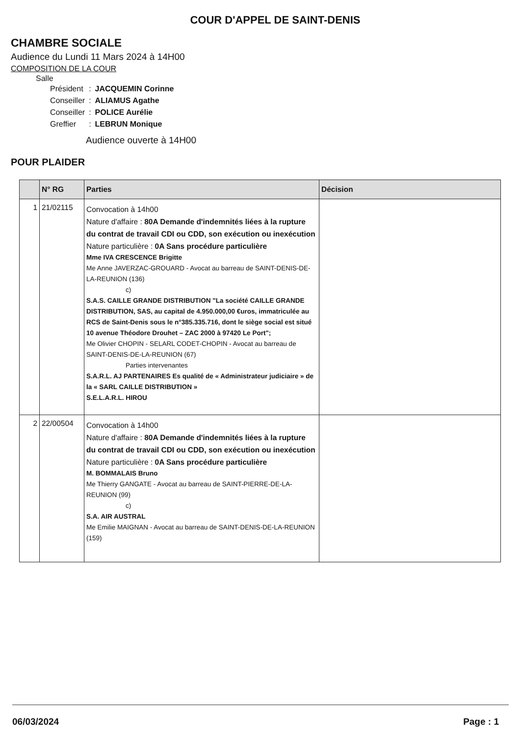COUR D'APPEL DE SAINT-DENIS
CHAMBRE SOCIALE
Audience du Lundi 11 Mars 2024 à 14H00
COMPOSITION DE LA COUR
Salle
| Président | : | JACQUEMIN Corinne |
| Conseiller | : | ALIAMUS Agathe |
| Conseiller | : | POLICE Aurélie |
| Greffier | : | LEBRUN Monique |
Audience ouverte à 14H00
POUR PLAIDER
| | N° RG | Parties | Décision |
| --- | --- | --- | --- |
| 1 | 21/02115 | Convocation à 14h00 Nature d'affaire : 80A Demande d'indemnités liées à la rupture du contrat de travail CDI ou CDD, son exécution ou inexécution Nature particulière : 0A Sans procédure particulière Mme IVA CRESCENCE Brigitte Me Anne JAVERZAC-GROUARD - Avocat au barreau de SAINT-DENIS-DE-LA-REUNION (136) c) S.A.S. CAILLE GRANDE DISTRIBUTION "La société CAILLE GRANDE DISTRIBUTION, SAS, au capital de 4.950.000,00 €uros, immatriculée au RCS de Saint-Denis sous le n°385.335.716, dont le siège social est situé 10 avenue Théodore Drouhet – ZAC 2000 à 97420 Le Port"; Me Olivier CHOPIN - SELARL CODET-CHOPIN - Avocat au barreau de SAINT-DENIS-DE-LA-REUNION (67) Parties intervenantes S.A.R.L. AJ PARTENAIRES Es qualité de « Administrateur judiciaire » de la « SARL CAILLE DISTRIBUTION » S.E.L.A.R.L. HIROU | |
| 2 | 22/00504 | Convocation à 14h00 Nature d'affaire : 80A Demande d'indemnités liées à la rupture du contrat de travail CDI ou CDD, son exécution ou inexécution Nature particulière : 0A Sans procédure particulière M. BOMMALAIS Bruno Me Thierry GANGATE - Avocat au barreau de SAINT-PIERRE-DE-LA-REUNION (99) c) S.A. AIR AUSTRAL Me Emilie MAIGNAN - Avocat au barreau de SAINT-DENIS-DE-LA-REUNION (159) | |
06/03/2024 Page : 1